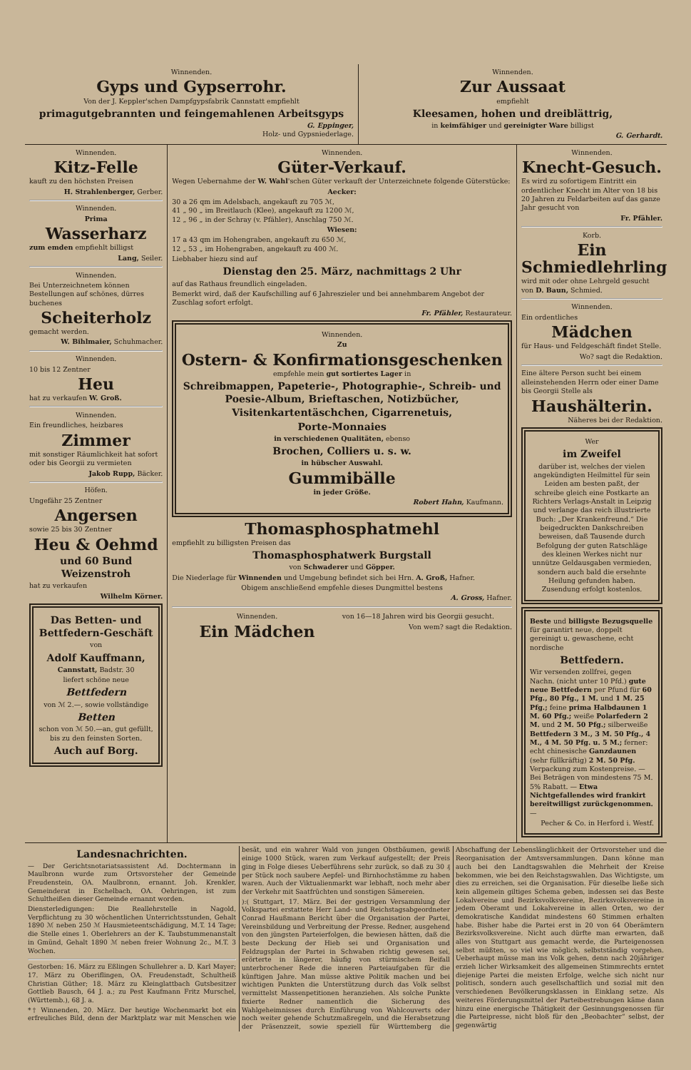Winnenden.
Gyps und Gypserrohr.
Von der J. Keppler'schen Dampfgypsfabrik Cannstatt empfiehlt
primagutgebrannten und feingemahlenen Arbeitsgyps
G. Eppinger,
Holz- und Gypsniederlage.
Winnenden.
Zur Aussaat
empfiehlt
Kleesamen, hohen und dreiblättrig,
in keimfähiger und gereinigter Ware billigst
G. Gerhardt.
Winnenden.
Kitz-Felle
kauft zu den höchsten Preisen
H. Strahlenberger, Gerber.
Winnenden.
Prima
Wasserharz
zum emden empfiehlt billigst
Lang, Seiler.
Winnenden.
Bei Unterzeichnetem können Bestellungen auf schönes, dürres buchenes
Scheiterholz
gemacht werden.
W. Bihlmaier, Schuhmacher.
Winnenden.
10 bis 12 Zentner
Heu
hat zu verkaufen W. Groß.
Winnenden.
Ein freundliches, heizbares
Zimmer
mit sonstiger Räumlichkeit hat sofort oder bis Georgii zu vermieten
Jakob Rupp, Bäcker.
Höfen.
Ungefähr 25 Zentner
Angersen
sowie 25 bis 30 Zentner
Heu & Oehmd
und 60 Bund Weizenstroh
hat zu verkaufen
Wilhelm Körner.
Das Betten- und Bettfedern-Geschäft
von
Adolf Kauffmann,
Cannstatt, Badstr. 30
liefert schöne neue
Bettfedern
von ℳ 2.—, sowie vollständige
Betten
schon von ℳ 50.—an, gut gefüllt, bis zu den feinsten Sorten.
Auch auf Borg.
Winnenden.
Güter-Verkauf.
Wegen Uebernahme der W. Wahl'schen Güter verkauft der Unterzeichnete folgende Güterstücke:
Aecker:
30 a 26 qm im Adelsbach, angekauft zu 705 ℳ,
41 „ 90 „ im Breitlauch (Klee), angekauft zu 1200 ℳ,
12 „ 96 „ in der Schray (v. Pfähler), Anschlag 750 ℳ.
Wiesen:
17 a 43 qm im Hohengraben, angekauft zu 650 ℳ,
12 „ 53 „ im Hohengraben, angekauft zu 400 ℳ.
Liebhaber hiezu sind auf
Dienstag den 25. März, nachmittags 2 Uhr
auf das Rathaus freundlich eingeladen.
Bemerkt wird, daß der Kaufschilling auf 6 Jahreszieler und bei annehmbarem Angebot der Zuschlag sofort erfolgt.
Fr. Pfähler, Restaurateur.
Winnenden.
Zu
Ostern- & Konfirmationsgeschenken
empfehle mein gut sortiertes Lager in
Schreibmappen, Papeterie-, Photographie-, Schreib- und Poesie-Album, Brieftaschen, Notizbücher, Visitenkartentäschchen, Cigarrenetuis,
Porte-Monnaies
in verschiedenen Qualitäten, ebenso
Brochen, Colliers u. s. w.
in hübscher Auswahl.
Gummibälle
in jeder Größe.
Robert Hahn, Kaufmann.
Thomasphosphatmehl
empfiehlt zu billigsten Preisen das
Thomasphosphatwerk Burgstall
von Schwaderer und Göpper.
Die Niederlage für Winnenden und Umgebung befindet sich bei Hrn. A. Groß, Hafner.
Obigem anschließend empfehle dieses Dungmittel bestens
A. Gross, Hafner.
Winnenden.
Ein Mädchen
von 16—18 Jahren wird bis Georgii gesucht.
Von wem? sagt die Redaktion.
Winnenden.
Knecht-Gesuch.
Es wird zu sofortigem Eintritt ein ordentlicher Knecht im Alter von 18 bis 20 Jahren zu Feldarbeiten auf das ganze Jahr gesucht von
Fr. Pfähler.
Korb.
Ein Schmiedlehrling
wird mit oder ohne Lehrgeld gesucht von D. Baun, Schmied.
Winnenden.
Ein ordentliches
Mädchen
für Haus- und Feldgeschäft findet Stelle.
Wo? sagt die Redaktion.
Eine ältere Person sucht bei einem alleinstehenden Herrn oder einer Dame bis Georgii Stelle als
Haushälterin.
Näheres bei der Redaktion.
Wer
im Zweifel
darüber ist, welches der vielen angekündigten Heilmittel für sein Leiden am besten paßt, der schreibe gleich eine Postkarte an Richters Verlags-Anstalt in Leipzig und verlange das reich illustrierte Buch: „Der Krankenfreund.“ Die beigedruckten Dankschreiben beweisen, daß Tausende durch Befolgung der guten Ratschläge des kleinen Werkes nicht nur unnütze Geldausgaben vermieden, sondern auch bald die ersehnte Heilung gefunden haben. Zusendung erfolgt kostenlos.
Beste und billigste Bezugsquelle für garantirt neue, doppelt gereinigt u. gewaschene, echt nordische
Bettfedern.
Wir versenden zollfrei, gegen Nachn. (nicht unter 10 Pfd.) gute neue Bettfedern per Pfund für 60 Pfg., 80 Pfg., 1 M. und 1 M. 25 Pfg.; feine prima Halbdaunen 1 M. 60 Pfg.; weiße Polarfedern 2 M. und 2 M. 50 Pfg.; silberweiße Bettfedern 3 M., 3 M. 50 Pfg., 4 M., 4 M. 50 Pfg. u. 5 M.; ferner: echt chinesische Ganzdaunen (sehr füllkräftig) 2 M. 50 Pfg. Verpackung zum Kostenpreise. — Bei Beträgen von mindestens 75 M. 5% Rabatt. — Etwa Nichtgefallendes wird frankirt bereitwilligst zurückgenommen. —
Pecher & Co. in Herford i. Westf.
Landesnachrichten.
— Der Gerichtsnotariatsassistent Ad. Dochtermann in Maulbronn wurde zum Ortsvorsteher der Gemeinde Freudenstein, OA. Maulbronn, ernannt. Joh. Krenkler, Gemeinderat in Eschelbach, OA. Oehringen, ist zum Schultheißen dieser Gemeinde ernannt worden.
Diensterledigungen: Die Reallehrstelle in Nagold, Verpflichtung zu 30 wöchentlichen Unterrichtsstunden, Gehalt 1890 ℳ neben 250 ℳ Hausmieteentschädigung, M.T. 14 Tage; die Stelle eines 1. Oberlehrers an der K. Taubstummenanstalt in Gmünd, Gehalt 1890 ℳ neben freier Wohnung 2c., M.T. 3 Wochen.
Gestorben: 16. März zu Eßlingen Schullehrer a. D. Karl Mayer; 17. März zu Oberiflingen, OA. Freudenstadt, Schultheiß Christian Güther; 18. März zu Kleinglattbach Gutsbesitzer Gottlieb Bausch, 64 J. a.; zu Pest Kaufmann Fritz Murschel, (Württemb.), 68 J. a.
*† Winnenden, 20. März. Der heutige Wochenmarkt bot ein erfreuliches Bild, denn der Marktplatz war mit Menschen wie besät, und ein wahrer Wald von jungen Obstbäumen, gewiß einige 1000 Stück, waren zum Verkauf aufgestellt; der Preis ging in Folge dieses Ueberführens sehr zurück, so daß zu 30 ₰ per Stück noch saubere Aepfel- und Birnhochstämme zu haben waren. Auch der Viktualienmarkt war lebhaft, noch mehr aber der Verkehr mit Saatfrüchten und sonstigen Sämereien.
):( Stuttgart, 17. März. Bei der gestrigen Versammlung der Volkspartei erstattete Herr Land- und Reichstagsabgeordneter Conrad Haußmann Bericht über die Organisation der Partei, Vereinsbildung und Verbreitung der Presse. Redner, ausgehend von den jüngsten Parteierfolgen, die bewiesen hätten, daß die beste Deckung der Hieb sei und Organisation und Feldzugsplan der Partei in Schwaben richtig gewesen sei, erörterte in längerer, häufig von stürmischem Beifall unterbrochener Rede die inneren Parteiaufgaben für die künftigen Jahre. Man müsse aktive Politik machen und bei wichtigen Punkten die Unterstützung durch das Volk selbst vermittelst Massenpetitionen heranziehen. Als solche Punkte fixierte Redner namentlich die Sicherung des Wahlgeheimnisses durch Einführung von Wahlcouverts oder noch weiter gehende Schutzmaßregeln, und die Herabsetzung der Präsenzzeit, sowie speziell für Württemberg die Abschaffung der Lebenslänglichkeit der Ortsvorsteher und die Reorganisation der Amtsversammlungen. Dann könne man auch bei den Landtagswahlen die Mehrheit der Kreise bekommen, wie bei den Reichstagswahlen. Das Wichtigste, um dies zu erreichen, sei die Organisation. Für dieselbe ließe sich kein allgemein giltiges Schema geben, indessen sei das Beste Lokalvereine und Bezirksvolksvereine, Bezirksvolksvereine in jedem Oberamt und Lokalvereine in allen Orten, wo der demokratische Kandidat mindestens 60 Stimmen erhalten habe. Bisher habe die Partei erst in 20 von 64 Oberämtern Bezirksvolksvereine. Nicht auch dürfte man erwarten, daß alles von Stuttgart aus gemacht werde, die Parteigenossen selbst müßten, so viel wie möglich, selbstständig vorgehen. Ueberhaupt müsse man ins Volk gehen, denn nach 20jähriger erzieh licher Wirksamkeit des allgemeinen Stimmrechts erntet diejenige Partei die meisten Erfolge, welche sich nicht nur politisch, sondern auch gesellschaftlich und sozial mit den verschiedenen Bevölkerungsklassen in Einklang setze. Als weiteres Förderungsmittel der Parteibestrebungen käme dann hinzu eine energische Thätigkeit der Gesinnungsgenossen für die Parteipresse, nicht bloß für den „Beobachter“ selbst, der gegenwärtig